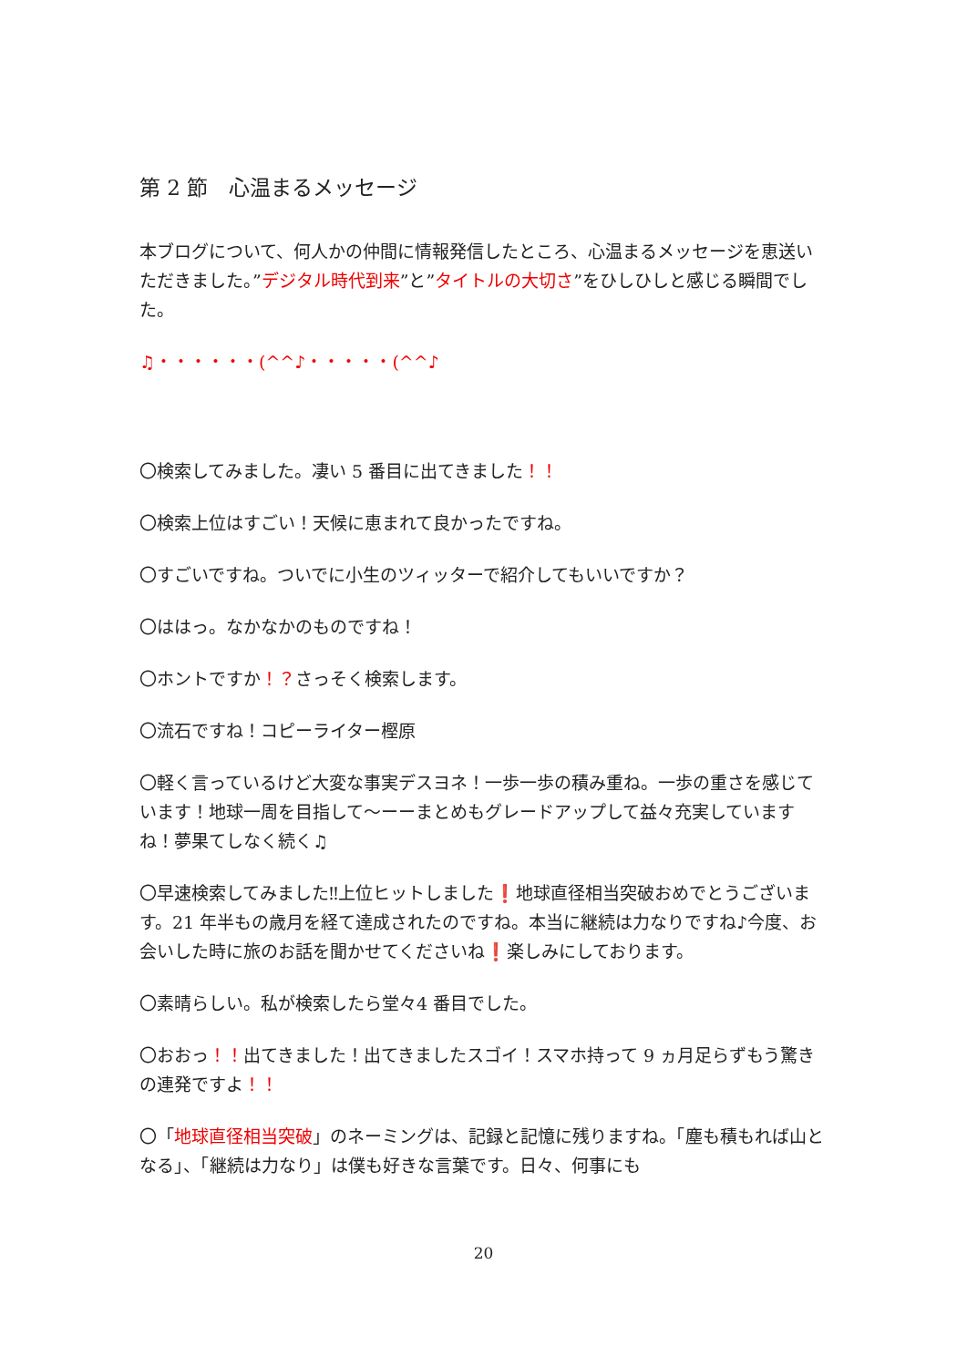第 2 節　心温まるメッセージ
本ブログについて、何人かの仲間に情報発信したところ、心温まるメッセージを恵送いただきました。”デジタル時代到来”と”タイトルの大切さ”をひしひしと感じる瞬間でした。
♫・・・・・・(^^♪・・・・・(^^♪
〇検索してみました。凄い 5 番目に出てきました！！
〇検索上位はすごい！天候に恵まれて良かったですね。
〇すごいですね。ついでに小生のツィッターで紹介してもいいですか？
〇ははっ。なかなかのものですね！
〇ホントですか！？さっそく検索します。
〇流石ですね！コピーライター樫原
〇軽く言っているけど大変な事実デスヨネ！一歩一歩の積み重ね。一歩の重さを感じています！地球一周を目指して〜ーーまとめもグレードアップして益々充実していますね！夢果てしなく続く♫
〇早速検索してみました‼上位ヒットしました❗地球直径相当突破おめでとうございます。21 年半もの歳月を経て達成されたのですね。本当に継続は力なりですね♪今度、お会いした時に旅のお話を聞かせてくださいね❗楽しみにしております。
〇素晴らしい。私が検索したら堂々4 番目でした。
〇おおっ！！出てきました！出てきましたスゴイ！スマホ持って 9 ヵ月足らずもう驚きの連発ですよ！！
〇「地球直径相当突破」のネーミングは、記録と記憶に残りますね。「塵も積もれば山となる」、「継続は力なり」は僕も好きな言葉です。日々、何事にも
20